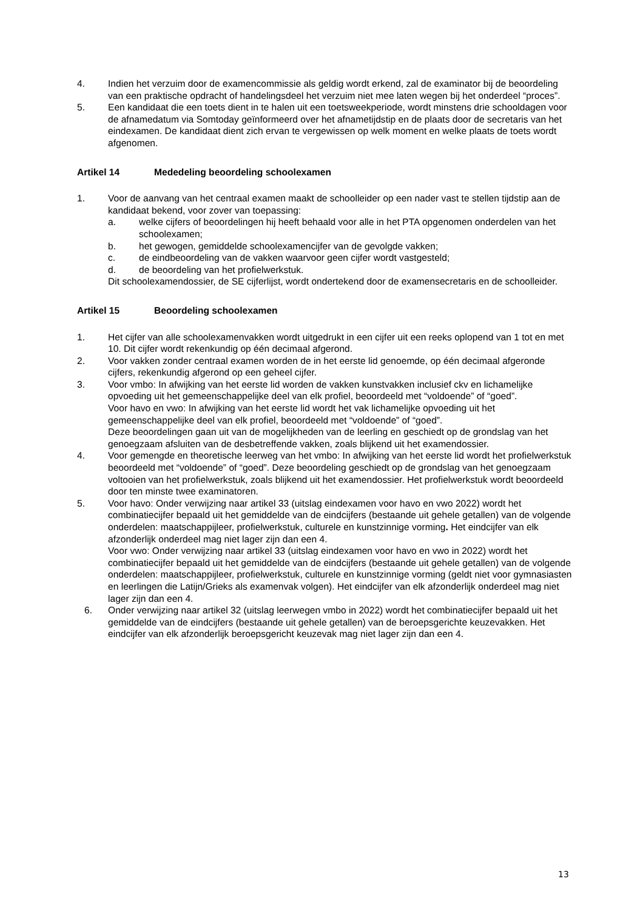4. Indien het verzuim door de examencommissie als geldig wordt erkend, zal de examinator bij de beoordeling van een praktische opdracht of handelingsdeel het verzuim niet mee laten wegen bij het onderdeel “proces”.
5. Een kandidaat die een toets dient in te halen uit een toetsweekperiode, wordt minstens drie schooldagen voor de afnamedatum via Somtoday geïnformeerd over het afnametijdstip en de plaats door de secretaris van het eindexamen. De kandidaat dient zich ervan te vergewissen op welk moment en welke plaats de toets wordt afgenomen.
Artikel 14 Mededeling beoordeling schoolexamen
1. Voor de aanvang van het centraal examen maakt de schoolleider op een nader vast te stellen tijdstip aan de kandidaat bekend, voor zover van toepassing:
a. welke cijfers of beoordelingen hij heeft behaald voor alle in het PTA opgenomen onderdelen van het schoolexamen;
b. het gewogen, gemiddelde schoolexamencijfer van de gevolgde vakken;
c. de eindbeoordeling van de vakken waarvoor geen cijfer wordt vastgesteld;
d. de beoordeling van het profielwerkstuk.
Dit schoolexamendossier, de SE cijferlijst, wordt ondertekend door de examensecretaris en de schoolleider.
Artikel 15 Beoordeling schoolexamen
1. Het cijfer van alle schoolexamenvakken wordt uitgedrukt in een cijfer uit een reeks oplopend van 1 tot en met 10. Dit cijfer wordt rekenkundig op één decimaal afgerond.
2. Voor vakken zonder centraal examen worden de in het eerste lid genoemde, op één decimaal afgeronde cijfers, rekenkundig afgerond op een geheel cijfer.
3. Voor vmbo: In afwijking van het eerste lid worden de vakken kunstvakken inclusief ckv en lichamelijke opvoeding uit het gemeenschappelijke deel van elk profiel, beoordeeld met “voldoende” of “goed”.
Voor havo en vwo: In afwijking van het eerste lid wordt het vak lichamelijke opvoeding uit het gemeenschappelijke deel van elk profiel, beoordeeld met “voldoende” of “goed”.
Deze beoordelingen gaan uit van de mogelijkheden van de leerling en geschiedt op de grondslag van het genoegzaam afsluiten van de desbetreffende vakken, zoals blijkend uit het examendossier.
4. Voor gemengde en theoretische leerweg van het vmbo: In afwijking van het eerste lid wordt het profielwerkstuk beoordeeld met “voldoende” of “goed”. Deze beoordeling geschiedt op de grondslag van het genoegzaam voltooien van het profielwerkstuk, zoals blijkend uit het examendossier. Het profielwerkstuk wordt beoordeeld door ten minste twee examinatoren.
5. Voor havo: Onder verwijzing naar artikel 33 (uitslag eindexamen voor havo en vwo 2022) wordt het combinatiecijfer bepaald uit het gemiddelde van de eindcijfers (bestaande uit gehele getallen) van de volgende onderdelen: maatschappijleer, profielwerkstuk, culturele en kunstzinnige vorming. Het eindcijfer van elk afzonderlijk onderdeel mag niet lager zijn dan een 4.
Voor vwo: Onder verwijzing naar artikel 33 (uitslag eindexamen voor havo en vwo in 2022) wordt het combinatiecijfer bepaald uit het gemiddelde van de eindcijfers (bestaande uit gehele getallen) van de volgende onderdelen: maatschappijleer, profielwerkstuk, culturele en kunstzinnige vorming (geldt niet voor gymnasiasten en leerlingen die Latijn/Grieks als examenvak volgen). Het eindcijfer van elk afzonderlijk onderdeel mag niet lager zijn dan een 4.
6. Onder verwijzing naar artikel 32 (uitslag leerwegen vmbo in 2022) wordt het combinatiecijfer bepaald uit het gemiddelde van de eindcijfers (bestaande uit gehele getallen) van de beroepsgerichte keuzevakken. Het eindcijfer van elk afzonderlijk beroepsgericht keuzevak mag niet lager zijn dan een 4.
13